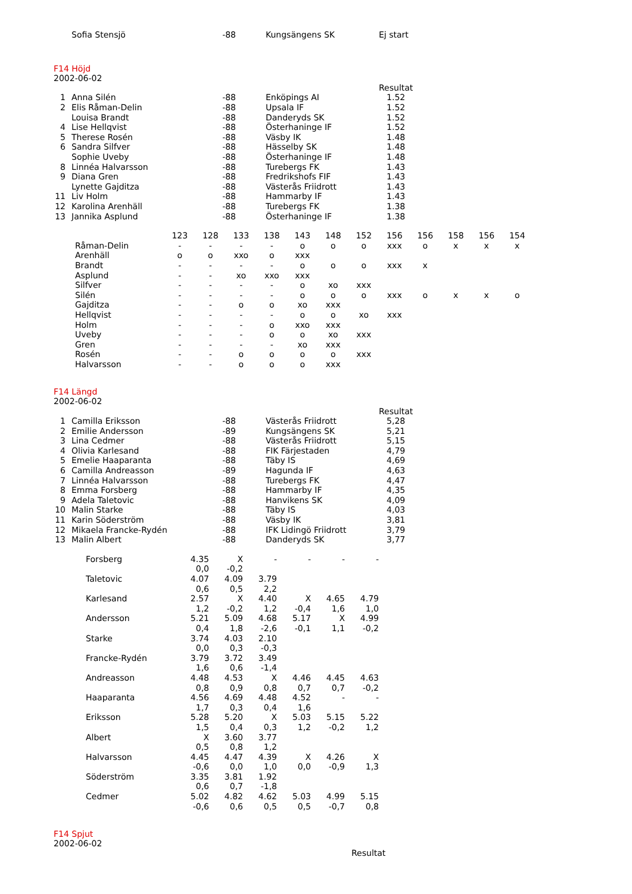| | Sofia Stensjö | -88 | Kungsängens SK | Ej start |
F14 Höjd
2002-06-02
| | | | | Resultat |
| 1 | Anna Silén | -88 | Enköpings AI | 1.52 |
| 2 | Elis Råman-Delin | -88 | Upsala IF | 1.52 |
| | Louisa Brandt | -88 | Danderyds SK | 1.52 |
| 4 | Lise Hellqvist | -88 | Österhaninge IF | 1.52 |
| 5 | Therese Rosén | -88 | Väsby IK | 1.48 |
| 6 | Sandra Silfver | -88 | Hässelby SK | 1.48 |
| | Sophie Uveby | -88 | Österhaninge IF | 1.48 |
| 8 | Linnéa Halvarsson | -88 | Turebergs FK | 1.43 |
| 9 | Diana Gren | -88 | Fredrikshofs FIF | 1.43 |
| | Lynette Gajditza | -88 | Västerås Friidrott | 1.43 |
| 11 | Liv Holm | -88 | Hammarby IF | 1.43 |
| 12 | Karolina Arenhäll | -88 | Turebergs FK | 1.38 |
| 13 | Jannika Asplund | -88 | Österhaninge IF | 1.38 |
| | 123 | 128 | 133 | 138 | 143 | 148 | 152 | 156 | 156 | 158 | 156 | 154 |
| Råman-Delin | - | - | - | - | o | o | o | xxx | o | x | x | x |
| Arenhäll | o | o | xxo | o | xxx | | | | | | | |
| Brandt | - | - | - | - | o | o | o | xxx | x | | | |
| Asplund | - | - | xo | xxo | xxx | | | | | | | |
| Silfver | - | - | - | - | o | xo | xxx | | | | | |
| Silén | - | - | - | - | o | o | o | xxx | o | x | x | o |
| Gajditza | - | - | o | o | xo | xxx | | | | | | |
| Hellqvist | - | - | - | - | o | o | xo | xxx | | | | |
| Holm | - | - | - | o | xxo | xxx | | | | | | |
| Uveby | - | - | - | o | o | xo | xxx | | | | | |
| Gren | - | - | - | - | xo | xxx | | | | | | |
| Rosén | - | - | o | o | o | o | xxx | | | | | |
| Halvarsson | - | - | o | o | o | xxx | | | | | | |
F14 Längd
2002-06-02
| | | | | Resultat |
| 1 | Camilla Eriksson | -88 | Västerås Friidrott | 5,28 |
| 2 | Emilie Andersson | -89 | Kungsängens SK | 5,21 |
| 3 | Lina Cedmer | -88 | Västerås Friidrott | 5,15 |
| 4 | Olivia Karlesand | -88 | FIK Färjestaden | 4,79 |
| 5 | Emelie Haaparanta | -88 | Täby IS | 4,69 |
| 6 | Camilla Andreasson | -89 | Hagunda IF | 4,63 |
| 7 | Linnéa Halvarsson | -88 | Turebergs FK | 4,47 |
| 8 | Emma Forsberg | -88 | Hammarby IF | 4,35 |
| 9 | Adela Taletovic | -88 | Hanvikens SK | 4,09 |
| 10 | Malin Starke | -88 | Täby IS | 4,03 |
| 11 | Karin Söderström | -88 | Väsby IK | 3,81 |
| 12 | Mikaela Francke-Rydén | -88 | IFK Lidingö Friidrott | 3,79 |
| 13 | Malin Albert | -88 | Danderyds SK | 3,77 |
| Forsberg | 4.35 | X | - | - | - | - |
| | 0,0 | -0,2 | | | | |
| Taletovic | 4.07 | 4.09 | 3.79 | | | |
| | 0,6 | 0,5 | 2,2 | | | |
| Karlesand | 2.57 | X | 4.40 | X | 4.65 | 4.79 |
| | 1,2 | -0,2 | 1,2 | -0,4 | 1,6 | 1,0 |
| Andersson | 5.21 | 5.09 | 4.68 | 5.17 | X | 4.99 |
| | 0,4 | 1,8 | -2,6 | -0,1 | 1,1 | -0,2 |
| Starke | 3.74 | 4.03 | 2.10 | | | |
| | 0,0 | 0,3 | -0,3 | | | |
| Francke-Rydén | 3.79 | 3.72 | 3.49 | | | |
| | 1,6 | 0,6 | -1,4 | | | |
| Andreasson | 4.48 | 4.53 | X | 4.46 | 4.45 | 4.63 |
| | 0,8 | 0,9 | 0,8 | 0,7 | 0,7 | -0,2 |
| Haaparanta | 4.56 | 4.69 | 4.48 | 4.52 | - | - |
| | 1,7 | 0,3 | 0,4 | 1,6 | | |
| Eriksson | 5.28 | 5.20 | X | 5.03 | 5.15 | 5.22 |
| | 1,5 | 0,4 | 0,3 | 1,2 | -0,2 | 1,2 |
| Albert | X | 3.60 | 3.77 | | | |
| | 0,5 | 0,8 | 1,2 | | | |
| Halvarsson | 4.45 | 4.47 | 4.39 | X | 4.26 | X |
| | -0,6 | 0,0 | 1,0 | 0,0 | -0,9 | 1,3 |
| Söderström | 3.35 | 3.81 | 1.92 | | | |
| | 0,6 | 0,7 | -1,8 | | | |
| Cedmer | 5.02 | 4.82 | 4.62 | 5.03 | 4.99 | 5.15 |
| | -0,6 | 0,6 | 0,5 | 0,5 | -0,7 | 0,8 |
F14 Spjut
2002-06-02
Resultat